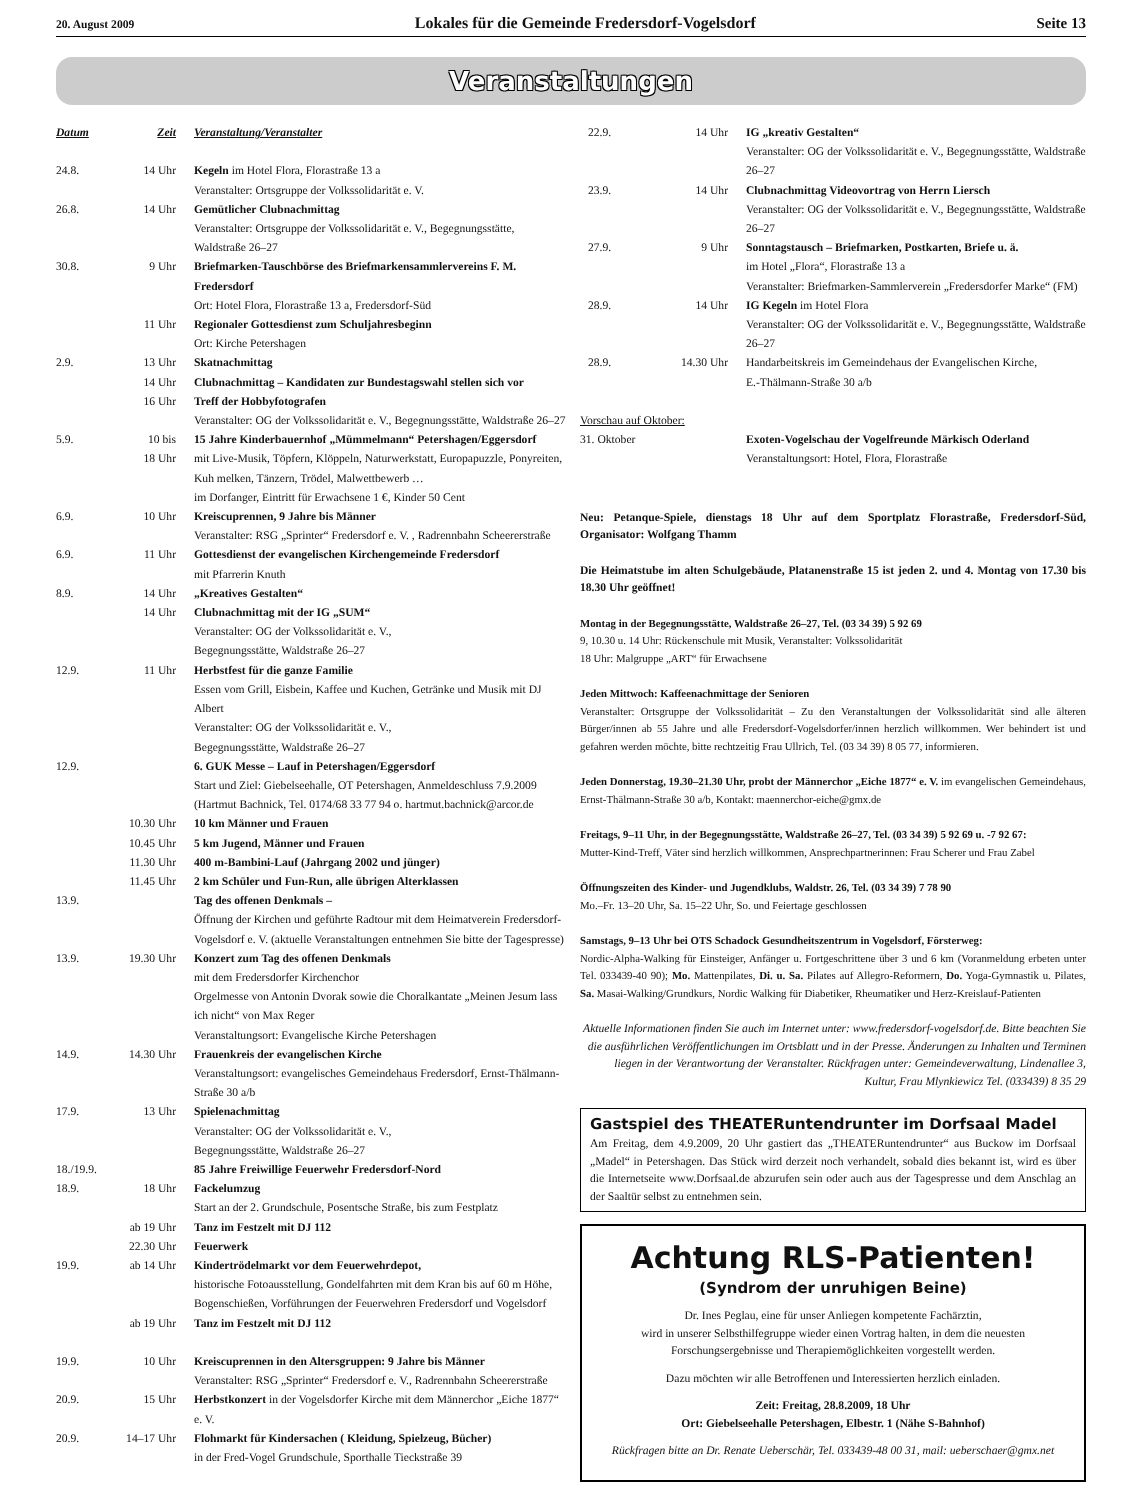20. August 2009 Lokales für die Gemeinde Fredersdorf-Vogelsdorf Seite 13
Veranstaltungen
| Datum | Zeit | Veranstaltung/Veranstalter |
| --- | --- | --- |
| 24.8. | 14 Uhr | Kegeln im Hotel Flora, Florastraße 13 a Veranstalter: Ortsgruppe der Volkssolidarität e. V. |
| 26.8. | 14 Uhr | Gemütlicher Clubnachmittag Veranstalter: Ortsgruppe der Volkssolidarität e. V., Begegnungsstätte, Waldstraße 26–27 |
| 30.8. | 9 Uhr | Briefmarken-Tauschbörse des Briefmarkensammlervereins F. M. Fredersdorf Ort: Hotel Flora, Florastraße 13 a, Fredersdorf-Süd |
| | 11 Uhr | Regionaler Gottesdienst zum Schuljahresbeginn Ort: Kirche Petershagen |
| 2.9. | 13 Uhr | Skatnachmittag |
| | 14 Uhr | Clubnachmittag – Kandidaten zur Bundestagswahl stellen sich vor |
| | 16 Uhr | Treff der Hobbyfotografen Veranstalter: OG der Volkssolidarität e. V., Begegnungsstätte, Waldstraße 26–27 |
| 5.9. | 10 bis 18 Uhr | 15 Jahre Kinderbauernhof „Mümmelmann“ Petershagen/Eggersdorf mit Live-Musik, Töpfern, Klöppeln, Naturwerkstatt, Europapuzzle, Ponyreiten, Kuh melken, Tänzern, Trödel, Malwettbewerb … im Dorfanger, Eintritt für Erwachsene 1 €, Kinder 50 Cent |
| 6.9. | 10 Uhr | Kreiscuprennen, 9 Jahre bis Männer Veranstalter: RSG „Sprinter“ Fredersdorf e. V. , Radrennbahn Scheererstraße |
| 6.9. | 11 Uhr | Gottesdienst der evangelischen Kirchengemeinde Fredersdorf mit Pfarrerin Knuth |
| 8.9. | 14 Uhr | „Kreatives Gestalten“ |
| | 14 Uhr | Clubnachmittag mit der IG „SUM“ Veranstalter: OG der Volkssolidarität e. V., Begegnungsstätte, Waldstraße 26–27 |
| 12.9. | 11 Uhr | Herbstfest für die ganze Familie Essen vom Grill, Eisbein, Kaffee und Kuchen, Getränke und Musik mit DJ Albert Veranstalter: OG der Volkssolidarität e. V., Begegnungsstätte, Waldstraße 26–27 |
| 12.9. | | 6. GUK Messe – Lauf in Petershagen/Eggersdorf Start und Ziel: Giebelseehalle, OT Petershagen, Anmeldeschluss 7.9.2009 (Hartmut Bachnick, Tel. 0174/68 33 77 94 o. hartmut.bachnick@arcor.de |
| | 10.30 Uhr | 10 km Männer und Frauen |
| | 10.45 Uhr | 5 km Jugend, Männer und Frauen |
| | 11.30 Uhr | 400 m-Bambini-Lauf (Jahrgang 2002 und jünger) |
| | 11.45 Uhr | 2 km Schüler und Fun-Run, alle übrigen Alterklassen |
| 13.9. | | Tag des offenen Denkmals – Öffnung der Kirchen und geführte Radtour mit dem Heimatverein Fredersdorf-Vogelsdorf e. V. (aktuelle Veranstaltungen entnehmen Sie bitte der Tagespresse) |
| 13.9. | 19.30 Uhr | Konzert zum Tag des offenen Denkmals mit dem Fredersdorfer Kirchenchor Orgelmesse von Antonin Dvorak sowie die Choralkantate „Meinen Jesum lass ich nicht“ von Max Reger Veranstaltungsort: Evangelische Kirche Petershagen |
| 14.9. | 14.30 Uhr | Frauenkreis der evangelischen Kirche Veranstaltungsort: evangelisches Gemeindehaus Fredersdorf, Ernst-Thälmann-Straße 30 a/b |
| 17.9. | 13 Uhr | Spielenachmittag Veranstalter: OG der Volkssolidarität e. V., Begegnungsstätte, Waldstraße 26–27 |
| 18./19.9. | | 85 Jahre Freiwillige Feuerwehr Fredersdorf-Nord |
| 18.9. | 18 Uhr | Fackelumzug Start an der 2. Grundschule, Posentsche Straße, bis zum Festplatz |
| | ab 19 Uhr | Tanz im Festzelt mit DJ 112 |
| | 22.30 Uhr | Feuerwerk |
| 19.9. | ab 14 Uhr | Kindertrödelmarkt vor dem Feuerwehrdepot, historische Fotoausstellung, Gondelfahrten mit dem Kran bis auf 60 m Höhe, Bogenschießen, Vorführungen der Feuerwehren Fredersdorf und Vogelsdorf |
| | ab 19 Uhr | Tanz im Festzelt mit DJ 112 |
| 19.9. | 10 Uhr | Kreiscuprennen in den Altersgruppen: 9 Jahre bis Männer Veranstalter: RSG „Sprinter“ Fredersdorf e. V., Radrennbahn Scheererstraße |
| 20.9. | 15 Uhr | Herbstkonzert in der Vogelsdorfer Kirche mit dem Männerchor „Eiche 1877“ e. V. |
| 20.9. | 14–17 Uhr | Flohmarkt für Kindersachen ( Kleidung, Spielzeug, Bücher) in der Fred-Vogel Grundschule, Sporthalle Tieckstraße 39 |
| 22.9. | 14 Uhr | IG „kreativ Gestalten“ Veranstalter: OG der Volkssolidarität e. V., Begegnungsstätte, Waldstraße 26–27 |
| 23.9. | 14 Uhr | Clubnachmittag Videovortrag von Herrn Liersch Veranstalter: OG der Volkssolidarität e. V., Begegnungsstätte, Waldstraße 26–27 |
| 27.9. | 9 Uhr | Sonntagstausch – Briefmarken, Postkarten, Briefe u. ä. im Hotel „Flora“, Florastraße 13 a Veranstalter: Briefmarken-Sammlerverein „Fredersdorfer Marke“ (FM) |
| 28.9. | 14 Uhr | IG Kegeln im Hotel Flora Veranstalter: OG der Volkssolidarität e. V., Begegnungsstätte, Waldstraße 26–27 |
| 28.9. | 14.30 Uhr | Handarbeitskreis im Gemeindehaus der Evangelischen Kirche, E.-Thälmann-Straße 30 a/b |
| Vorschau auf Oktober: | | |
| 31. Oktober | | Exoten-Vogelschau der Vogelfreunde Märkisch Oderland Veranstaltungsort: Hotel, Flora, Florastraße |
Neu: Petanque-Spiele, dienstags 18 Uhr auf dem Sportplatz Florastraße, Fredersdorf-Süd, Organisator: Wolfgang Thamm
Die Heimatstube im alten Schulgebäude, Platanenstraße 15 ist jeden 2. und 4. Montag von 17.30 bis 18.30 Uhr geöffnet!
Montag in der Begegnungsstätte, Waldstraße 26–27, Tel. (03 34 39) 5 92 69
9, 10.30 u. 14 Uhr: Rückenschule mit Musik, Veranstalter: Volkssolidarität
18 Uhr: Malgruppe „ART“ für Erwachsene
Jeden Mittwoch: Kaffeenachmittage der Senioren
Veranstalter: Ortsgruppe der Volkssolidarität – Zu den Veranstaltungen der Volkssolidarität sind alle älteren Bürger/innen ab 55 Jahre und alle Fredersdorf-Vogelsdorfer/innen herzlich willkommen. Wer behindert ist und gefahren werden möchte, bitte rechtzeitig Frau Ullrich, Tel. (03 34 39) 8 05 77, informieren.
Jeden Donnerstag, 19.30–21.30 Uhr, probt der Männerchor „Eiche 1877“ e. V. im evangelischen Gemeindehaus, Ernst-Thälmann-Straße 30 a/b, Kontakt: maennerchor-eiche@gmx.de
Freitags, 9–11 Uhr, in der Begegnungsstätte, Waldstraße 26–27, Tel. (03 34 39) 5 92 69 u. -7 92 67:
Mutter-Kind-Treff, Väter sind herzlich willkommen, Ansprechpartnerinnen: Frau Scherer und Frau Zabel
Öffnungszeiten des Kinder- und Jugendklubs, Waldstr. 26, Tel. (03 34 39) 7 78 90
Mo.–Fr. 13–20 Uhr, Sa. 15–22 Uhr, So. und Feiertage geschlossen
Samstags, 9–13 Uhr bei OTS Schadock Gesundheitszentrum in Vogelsdorf, Försterweg:
Nordic-Alpha-Walking für Einsteiger, Anfänger u. Fortgeschrittene über 3 und 6 km (Voranmeldung erbeten unter Tel. 033439-40 90); Mo. Mattenpilates, Di. u. Sa. Pilates auf Allegro-Reformern, Do. Yoga-Gymnastik u. Pilates, Sa. Masai-Walking/Grundkurs, Nordic Walking für Diabetiker, Rheumatiker und Herz-Kreislauf-Patienten
Aktuelle Informationen finden Sie auch im Internet unter: www.fredersdorf-vogelsdorf.de. Bitte beachten Sie die ausführlichen Veröffentlichungen im Ortsblatt und in der Presse. Änderungen zu Inhalten und Terminen liegen in der Verantwortung der Veranstalter. Rückfragen unter: Gemeindeverwaltung, Lindenallee 3, Kultur, Frau Mlynkiewicz Tel. (033439) 8 35 29
Gastspiel des THEATERuntendrunter im Dorfsaal Madel
Am Freitag, dem 4.9.2009, 20 Uhr gastiert das „THEATERuntendrunter“ aus Buckow im Dorfsaal „Madel“ in Petershagen. Das Stück wird derzeit noch verhandelt, sobald dies bekannt ist, wird es über die Internetseite www.Dorfsaal.de abzurufen sein oder auch aus der Tagespresse und dem Anschlag an der Saaltür selbst zu entnehmen sein.
Achtung RLS-Patienten!
(Syndrom der unruhigen Beine)
Dr. Ines Peglau, eine für unser Anliegen kompetente Fachärztin,
wird in unserer Selbsthilfegruppe wieder einen Vortrag halten, in dem die neuesten Forschungsergebnisse und Therapiemöglichkeiten vorgestellt werden.
Dazu möchten wir alle Betroffenen und Interessierten herzlich einladen.
Zeit: Freitag, 28.8.2009, 18 Uhr
Ort: Giebelseehalle Petershagen, Elbestr. 1 (Nähe S-Bahnhof)
Rückfragen bitte an Dr. Renate Ueberschär, Tel. 033439-48 00 31, mail: ueberschaer@gmx.net